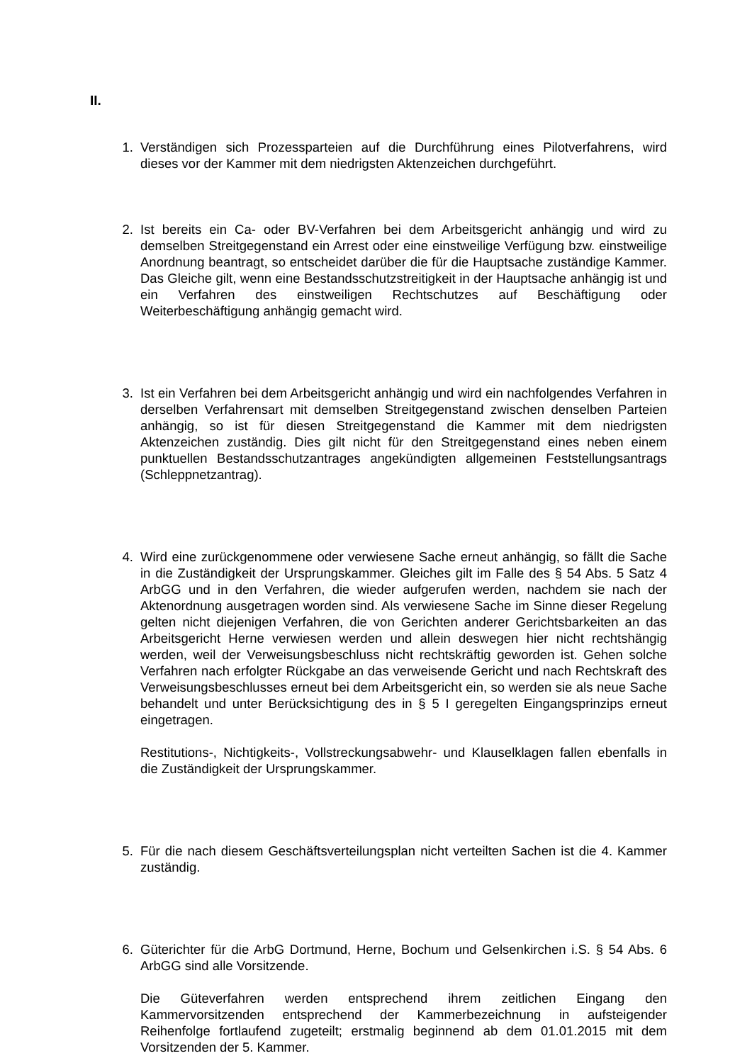II.
1. Verständigen sich Prozessparteien auf die Durchführung eines Pilotverfahrens, wird dieses vor der Kammer mit dem niedrigsten Aktenzeichen durchgeführt.
2. Ist bereits ein Ca- oder BV-Verfahren bei dem Arbeitsgericht anhängig und wird zu demselben Streitgegenstand ein Arrest oder eine einstweilige Verfügung bzw. einstweilige Anordnung beantragt, so entscheidet darüber die für die Hauptsache zuständige Kammer. Das Gleiche gilt, wenn eine Bestandsschutzstreitigkeit in der Hauptsache anhängig ist und ein Verfahren des einstweiligen Rechtschutzes auf Beschäftigung oder Weiterbeschäftigung anhängig gemacht wird.
3. Ist ein Verfahren bei dem Arbeitsgericht anhängig und wird ein nachfolgendes Verfahren in derselben Verfahrensart mit demselben Streitgegenstand zwischen denselben Parteien anhängig, so ist für diesen Streitgegenstand die Kammer mit dem niedrigsten Aktenzeichen zuständig. Dies gilt nicht für den Streitgegenstand eines neben einem punktuellen Bestandsschutzantrages angekündigten allgemeinen Feststellungsantrags (Schleppnetzantrag).
4. Wird eine zurückgenommene oder verwiesene Sache erneut anhängig, so fällt die Sache in die Zuständigkeit der Ursprungskammer. Gleiches gilt im Falle des § 54 Abs. 5 Satz 4 ArbGG und in den Verfahren, die wieder aufgerufen werden, nachdem sie nach der Aktenordnung ausgetragen worden sind. Als verwiesene Sache im Sinne dieser Regelung gelten nicht diejenigen Verfahren, die von Gerichten anderer Gerichtsbarkeiten an das Arbeitsgericht Herne verwiesen werden und allein deswegen hier nicht rechtshängig werden, weil der Verweisungsbeschluss nicht rechtskräftig geworden ist. Gehen solche Verfahren nach erfolgter Rückgabe an das verweisende Gericht und nach Rechtskraft des Verweisungsbeschlusses erneut bei dem Arbeitsgericht ein, so werden sie als neue Sache behandelt und unter Berücksichtigung des in § 5 I geregelten Eingangsprinzips erneut eingetragen.
Restitutions-, Nichtigkeits-, Vollstreckungsabwehr- und Klauselklagen fallen ebenfalls in die Zuständigkeit der Ursprungskammer.
5. Für die nach diesem Geschäftsverteilungsplan nicht verteilten Sachen ist die 4. Kammer zuständig.
6. Güterichter für die ArbG Dortmund, Herne, Bochum und Gelsenkirchen i.S. § 54 Abs. 6 ArbGG sind alle Vorsitzende.
Die Güteverfahren werden entsprechend ihrem zeitlichen Eingang den Kammervorsitzenden entsprechend der Kammerbezeichnung in aufsteigender Reihenfolge fortlaufend zugeteilt; erstmalig beginnend ab dem 01.01.2015 mit dem Vorsitzenden der 5. Kammer.